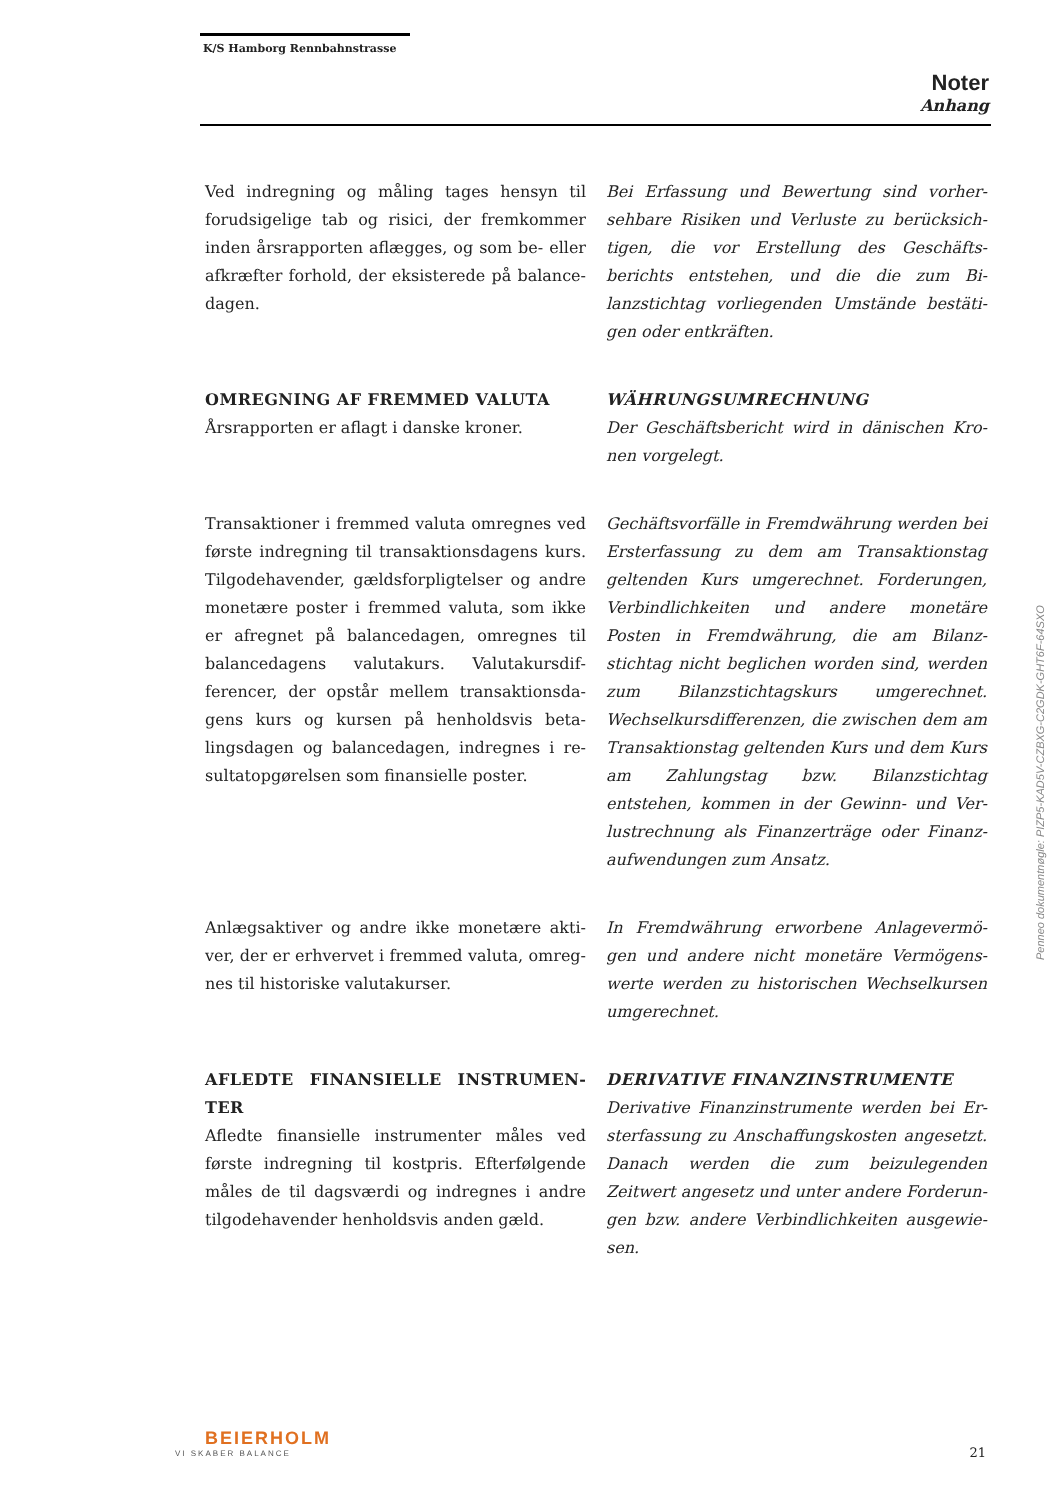K/S Hamborg Rennbahnstrasse
Noter
Anhang
Ved indregning og måling tages hensyn til forudsigelige tab og risici, der fremkommer inden årsrapporten aflægges, og som be- eller afkræfter forhold, der eksisterede på balance­dagen.
Bei Erfassung und Bewertung sind vorher­sehbare Risiken und Verluste zu berücksich­tigen, die vor Erstellung des Geschäfts­berichts entstehen, und die die zum Bi­lanzstichtag vorliegenden Umstände bestäti­gen oder entkräften.
OMREGNING AF FREMMED VALUTA
Årsrapporten er aflagt i danske kroner.
WÄHRUNGSUMRECHNUNG
Der Geschäftsbericht wird in dänischen Kro­nen vorgelegt.
Transaktioner i fremmed valuta omregnes ved første indregning til transaktionsdagens kurs. Tilgodehavender, gældsforpligtelser og andre monetære poster i fremmed valuta, som ikke er afregnet på balancedagen, omregnes til balancedagens valutakurs. Valutakursdif­ferencer, der opstår mellem transaktionsda­gens kurs og kursen på henholdsvis beta­lingsdagen og balancedagen, indregnes i re­sultatopgørelsen som finansielle poster.
Gechäftsvorfälle in Fremdwährung werden bei Ersterfassung zu dem am Transaktions­tag geltenden Kurs umgerechnet. Forderun­gen, Verbindlichkeiten und andere monetäre Posten in Fremdwährung, die am Bilanz­stichtag nicht beglichen worden sind, wer­den zum Bilanzstichtagskurs umgerechnet. Wechselkursdifferenzen, die zwischen dem am Transaktionstag geltenden Kurs und dem Kurs am Zahlungstag bzw. Bilanzstichtag entstehen, kommen in der Gewinn- und Ver­lustrechnung als Finanzerträge oder Finanz­aufwendungen zum Ansatz.
Anlægsaktiver og andre ikke monetære akti­ver, der er erhvervet i fremmed valuta, omreg­nes til historiske valutakurser.
In Fremdwährung erworbene Anlagevermö­gen und andere nicht monetäre Vermögens­werte werden zu historischen Wechselkur­sen umgerechnet.
AFLEDTE FINANSIELLE INSTRUMEN­TER
Afledte finansielle instrumenter måles ved første indregning til kostpris. Efterfølgende måles de til dagsværdi og indregnes i andre tilgodehavender henholdsvis anden gæld.
DERIVATIVE FINANZINSTRUMENTE
Derivative Finanzinstrumente werden bei Er­sterfassung zu Anschaffungskosten angesetzt. Danach werden die zum beizulegenden Zeitwert angesetz und unter andere Forderun­gen bzw. andere Verbindlichkeiten ausgewie­sen.
Penneo dokumentnøgle: PIZP5-KAD5V-CZBXG-C2GDK-GHT6F-64SXO
BEIERHOLM
VI SKABER BALANCE
21